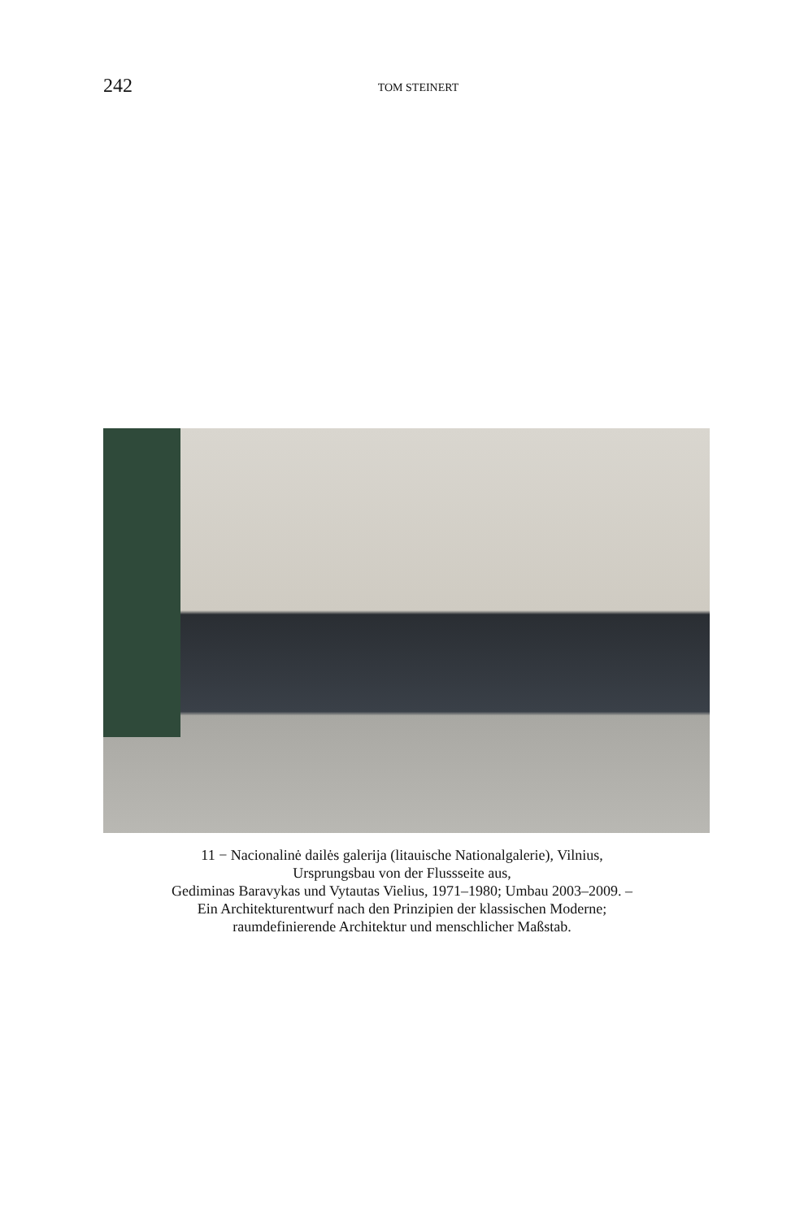242
TOM STEINERT
11 − Nacionalinė dailės galerija (litauische Nationalgalerie), Vilnius,
Ursprungsbau von der Flussseite aus,
Gediminas Baravykas und Vytautas Vielius, 1971–1980; Umbau 2003–2009. –
Ein Architekturentwurf nach den Prinzipien der klassischen Moderne;
raumdefinierende Architektur und menschlicher Maßstab.